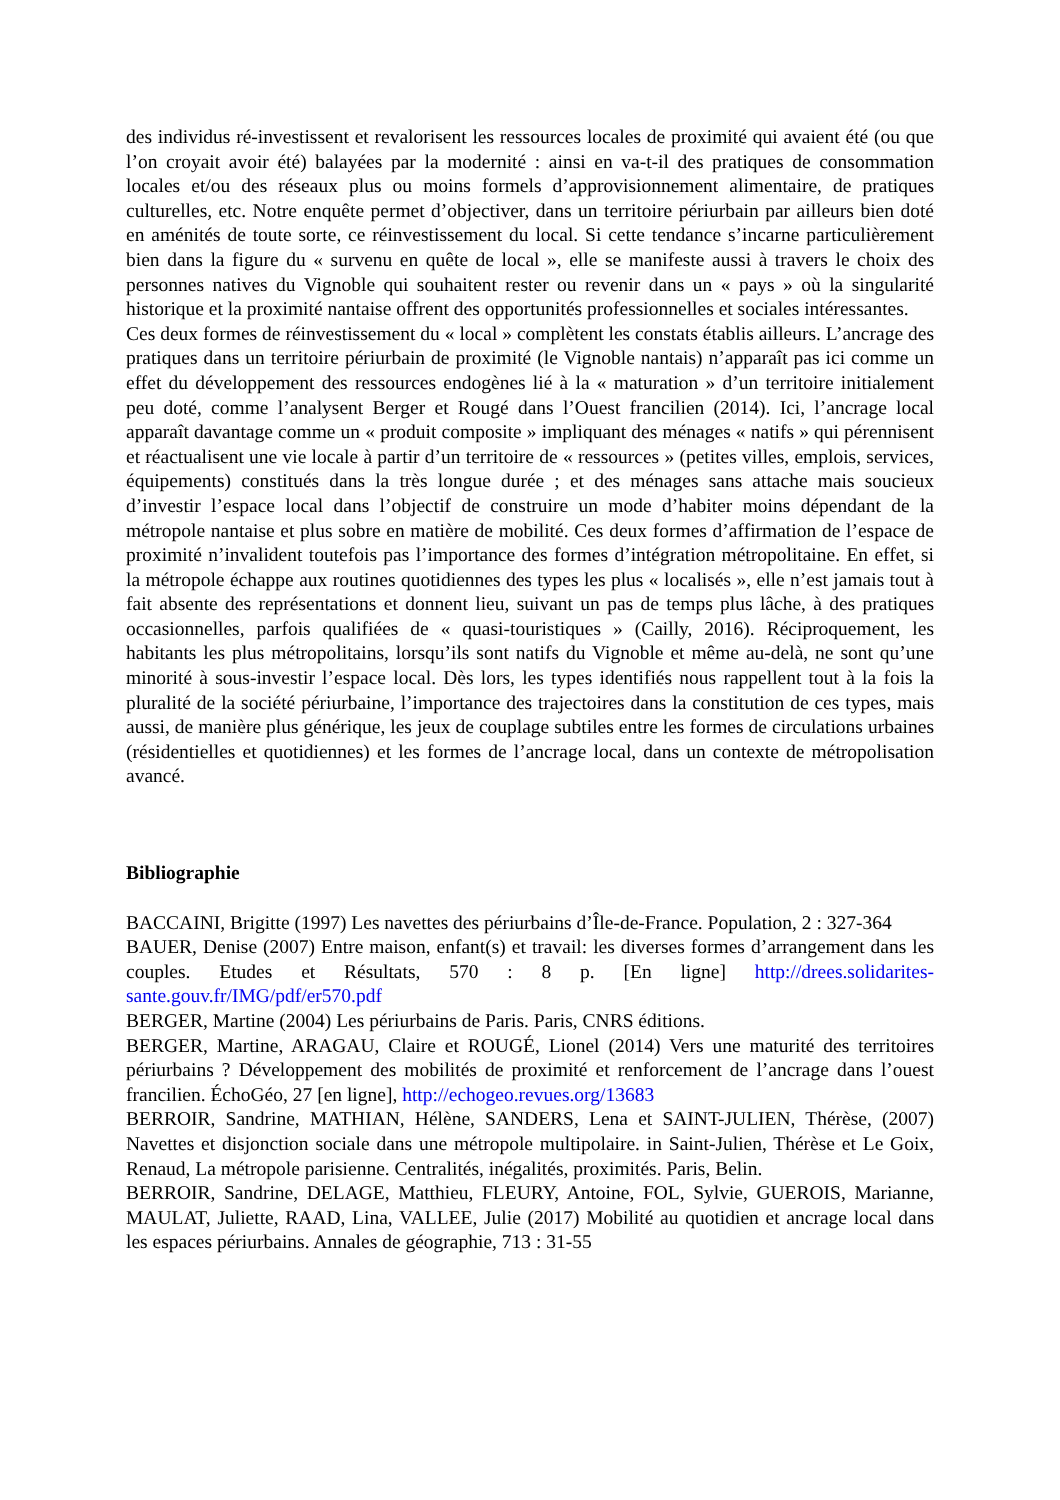des individus ré-investissent et revalorisent les ressources locales de proximité qui avaient été (ou que l’on croyait avoir été) balayées par la modernité : ainsi en va-t-il des pratiques de consommation locales et/ou des réseaux plus ou moins formels d’approvisionnement alimentaire, de pratiques culturelles, etc. Notre enquête permet d’objectiver, dans un territoire périurbain par ailleurs bien doté en aménités de toute sorte, ce réinvestissement du local. Si cette tendance s’incarne particulièrement bien dans la figure du « survenu en quête de local », elle se manifeste aussi à travers le choix des personnes natives du Vignoble qui souhaitent rester ou revenir dans un « pays » où la singularité historique et la proximité nantaise offrent des opportunités professionnelles et sociales intéressantes.
Ces deux formes de réinvestissement du « local » complètent les constats établis ailleurs. L’ancrage des pratiques dans un territoire périurbain de proximité (le Vignoble nantais) n’apparaît pas ici comme un effet du développement des ressources endogènes lié à la « maturation » d’un territoire initialement peu doté, comme l’analysent Berger et Rougé dans l’Ouest francilien (2014). Ici, l’ancrage local apparaît davantage comme un « produit composite » impliquant des ménages « natifs » qui pérennisent et réactualisent une vie locale à partir d’un territoire de « ressources » (petites villes, emplois, services, équipements) constitués dans la très longue durée ; et des ménages sans attache mais soucieux d’investir l’espace local dans l’objectif de construire un mode d’habiter moins dépendant de la métropole nantaise et plus sobre en matière de mobilité. Ces deux formes d’affirmation de l’espace de proximité n’invalident toutefois pas l’importance des formes d’intégration métropolitaine. En effet, si la métropole échappe aux routines quotidiennes des types les plus « localisés », elle n’est jamais tout à fait absente des représentations et donnent lieu, suivant un pas de temps plus lâche, à des pratiques occasionnelles, parfois qualifiées de « quasi-touristiques » (Cailly, 2016). Réciproquement, les habitants les plus métropolitains, lorsqu’ils sont natifs du Vignoble et même au-delà, ne sont qu’une minorité à sous-investir l’espace local. Dès lors, les types identifiés nous rappellent tout à la fois la pluralité de la société périurbaine, l’importance des trajectoires dans la constitution de ces types, mais aussi, de manière plus générique, les jeux de couplage subtiles entre les formes de circulations urbaines (résidentielles et quotidiennes) et les formes de l’ancrage local, dans un contexte de métropolisation avancé.
Bibliographie
BACCAINI, Brigitte (1997) Les navettes des périurbains d’Île-de-France. Population, 2 : 327-364
BAUER, Denise (2007) Entre maison, enfant(s) et travail: les diverses formes d’arrangement dans les couples. Etudes et Résultats, 570 : 8 p. [En ligne] http://drees.solidarites-sante.gouv.fr/IMG/pdf/er570.pdf
BERGER, Martine (2004) Les périurbains de Paris. Paris, CNRS éditions.
BERGER, Martine, ARAGAU, Claire et ROUGÉ, Lionel (2014) Vers une maturité des territoires périurbains ? Développement des mobilités de proximité et renforcement de l’ancrage dans l’ouest francilien. ÉchoGéo, 27 [en ligne], http://echogeo.revues.org/13683
BERROIR, Sandrine, MATHIAN, Hélène, SANDERS, Lena et SAINT-JULIEN, Thérèse, (2007) Navettes et disjonction sociale dans une métropole multipolaire. in Saint-Julien, Thérèse et Le Goix, Renaud, La métropole parisienne. Centralités, inégalités, proximités. Paris, Belin.
BERROIR, Sandrine, DELAGE, Matthieu, FLEURY, Antoine, FOL, Sylvie, GUEROIS, Marianne, MAULAT, Juliette, RAAD, Lina, VALLEE, Julie (2017) Mobilité au quotidien et ancrage local dans les espaces périurbains. Annales de géographie, 713 : 31-55